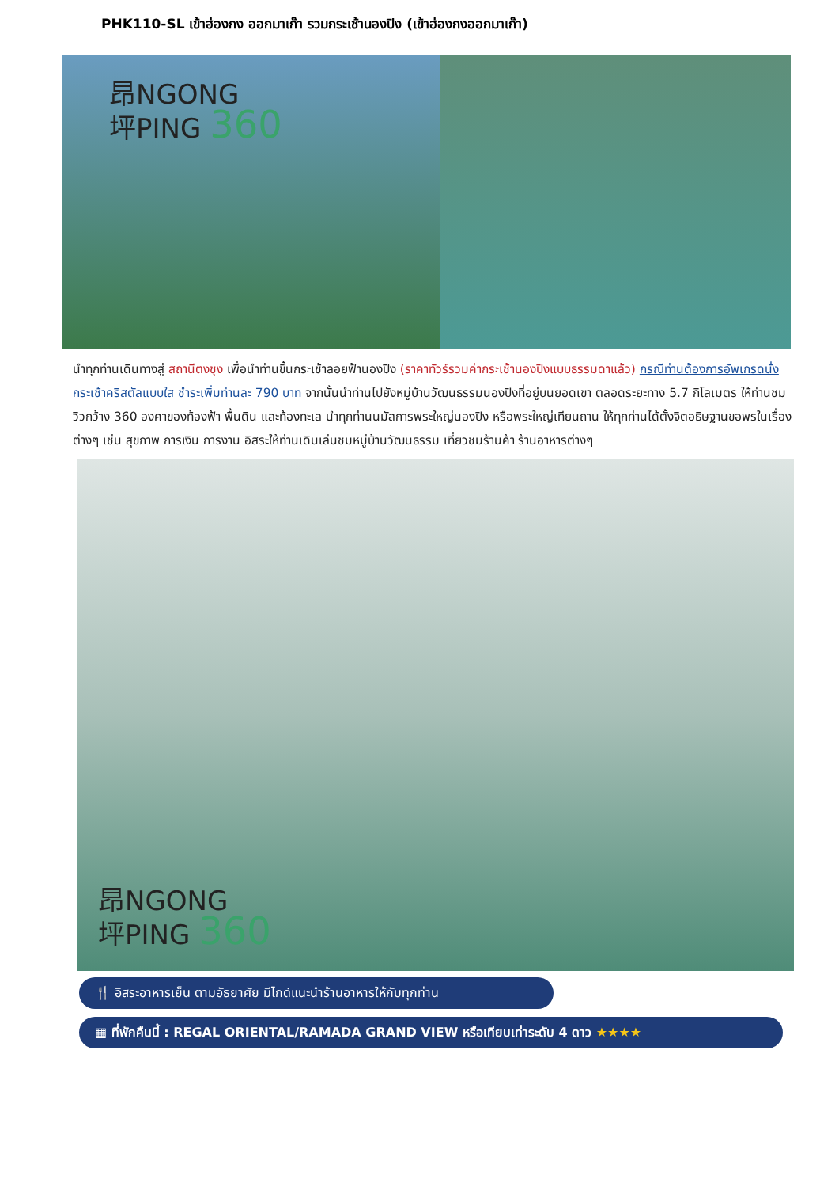PHK110-SL เข้าฮ่องกง ออกมาเก๊า รวมกระเช้านองปิง (เข้าฮ่องกงออกมาเก๊า)
昂NGONG
坪PING 360
นำทุกท่านเดินทางสู่ สถานีตงชุง เพื่อนำท่านขึ้นกระเช้าลอยฟ้านองปิง (ราคาทัวร์รวมค่ากระเช้านองปิงแบบธรรมดาแล้ว) กรณีท่านต้องการอัพเกรดนั่งกระเช้าคริสตัลแบบใส ชำระเพิ่มท่านละ 790 บาท จากนั้นนำท่านไปยังหมู่บ้านวัฒนธรรมนองปิงที่อยู่บนยอดเขา ตลอดระยะทาง 5.7 กิโลเมตร ให้ท่านชมวิวกว้าง 360 องศาของท้องฟ้า พื้นดิน และท้องทะเล นำทุกท่านนมัสการพระใหญ่นองปิง หรือพระใหญ่เทียนถาน ให้ทุกท่านได้ตั้งจิตอธิษฐานขอพรในเรื่องต่างๆ เช่น สุขภาพ การเงิน การงาน อิสระให้ท่านเดินเล่นชมหมู่บ้านวัฒนธรรม เที่ยวชมร้านค้า ร้านอาหารต่างๆ
昂NGONG
坪PING 360
🍴 อิสระอาหารเย็น ตามอัธยาศัย มีไกด์แนะนำร้านอาหารให้กับทุกท่าน
▦ ที่พักคืนนี้ : REGAL ORIENTAL/RAMADA GRAND VIEW หรือเทียบเท่าระดับ 4 ดาว ★★★★